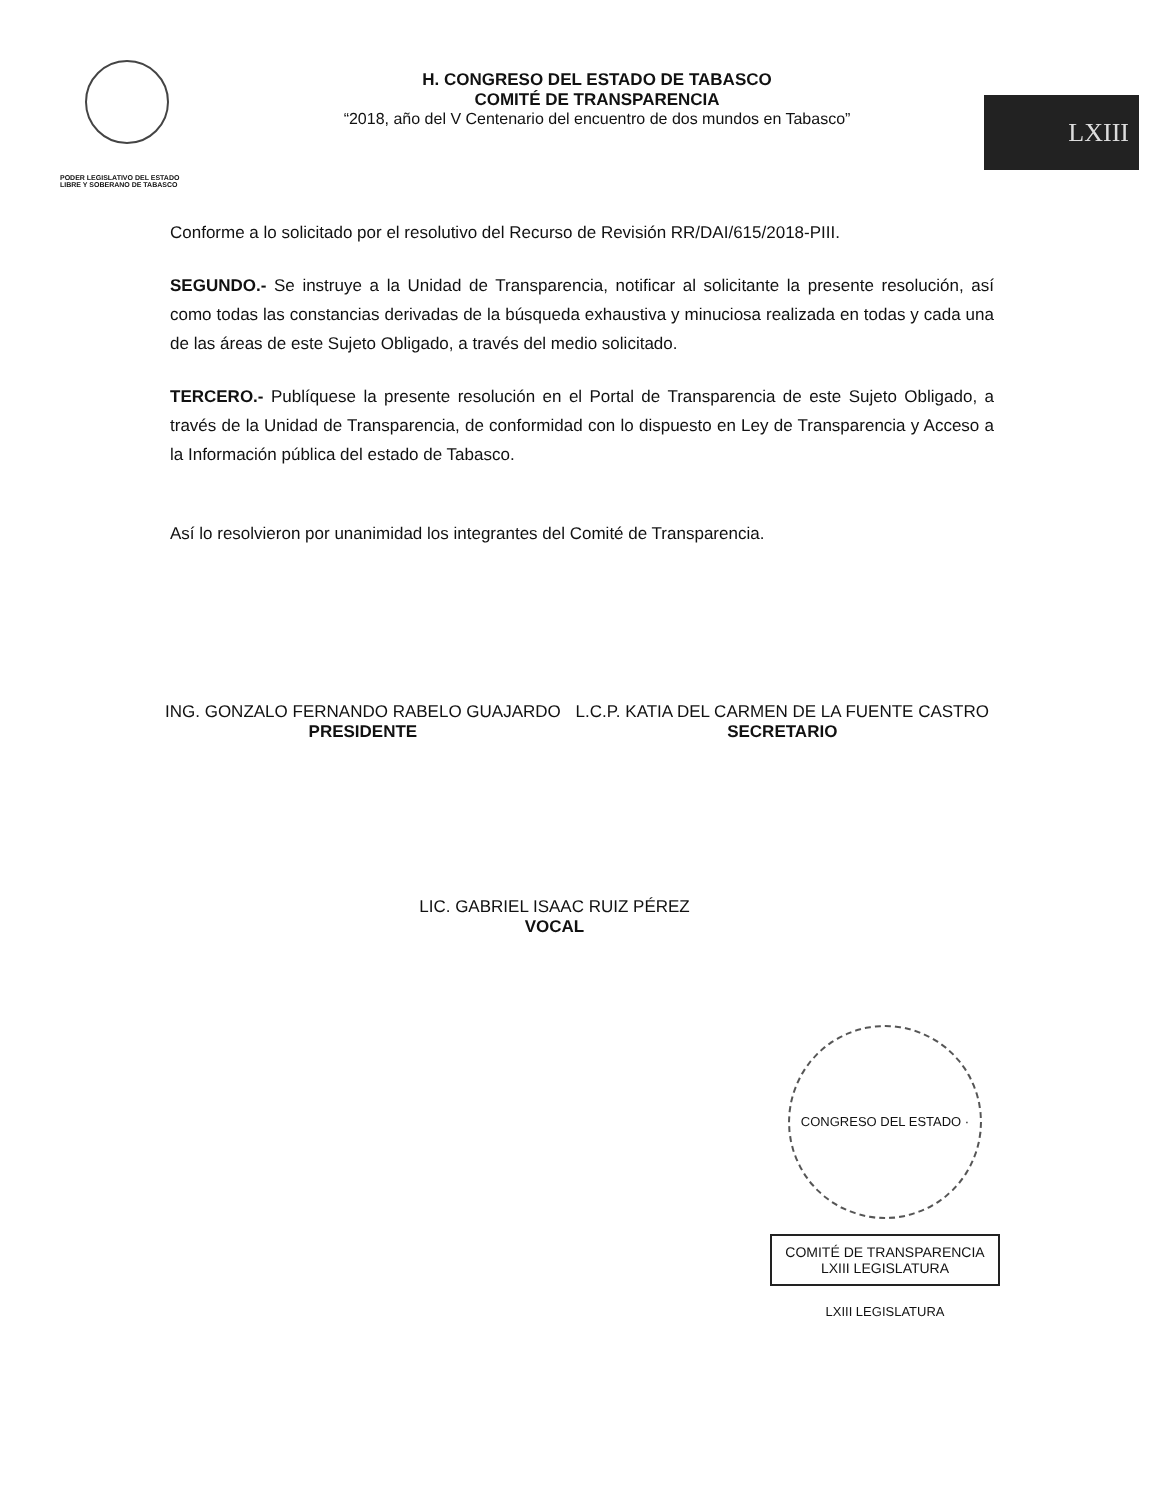PODER LEGISLATIVO DEL ESTADO
LIBRE Y SOBERANO DE TABASCO
H. CONGRESO DEL ESTADO DE TABASCO
COMITÉ DE TRANSPARENCIA
“2018, año del V Centenario del encuentro de dos mundos en Tabasco”
LXIII
Conforme a lo solicitado por el resolutivo del Recurso de Revisión RR/DAI/615/2018-PIII.
SEGUNDO.- Se instruye a la Unidad de Transparencia, notificar al solicitante la presente resolución, así como todas las constancias derivadas de la búsqueda exhaustiva y minuciosa realizada en todas y cada una de las áreas de este Sujeto Obligado, a través del medio solicitado.
TERCERO.- Publíquese la presente resolución en el Portal de Transparencia de este Sujeto Obligado, a través de la Unidad de Transparencia, de conformidad con lo dispuesto en Ley de Transparencia y Acceso a la Información pública del estado de Tabasco.
Así lo resolvieron por unanimidad los integrantes del Comité de Transparencia.
ING. GONZALO FERNANDO RABELO GUAJARDO
PRESIDENTE
L.C.P. KATIA DEL CARMEN DE LA FUENTE CASTRO
SECRETARIO
LIC. GABRIEL ISAAC RUIZ PÉREZ
VOCAL
CONGRESO DEL ESTADO · LXIII LEGISLATURA
COMITÉ DE TRANSPARENCIA
LXIII LEGISLATURA